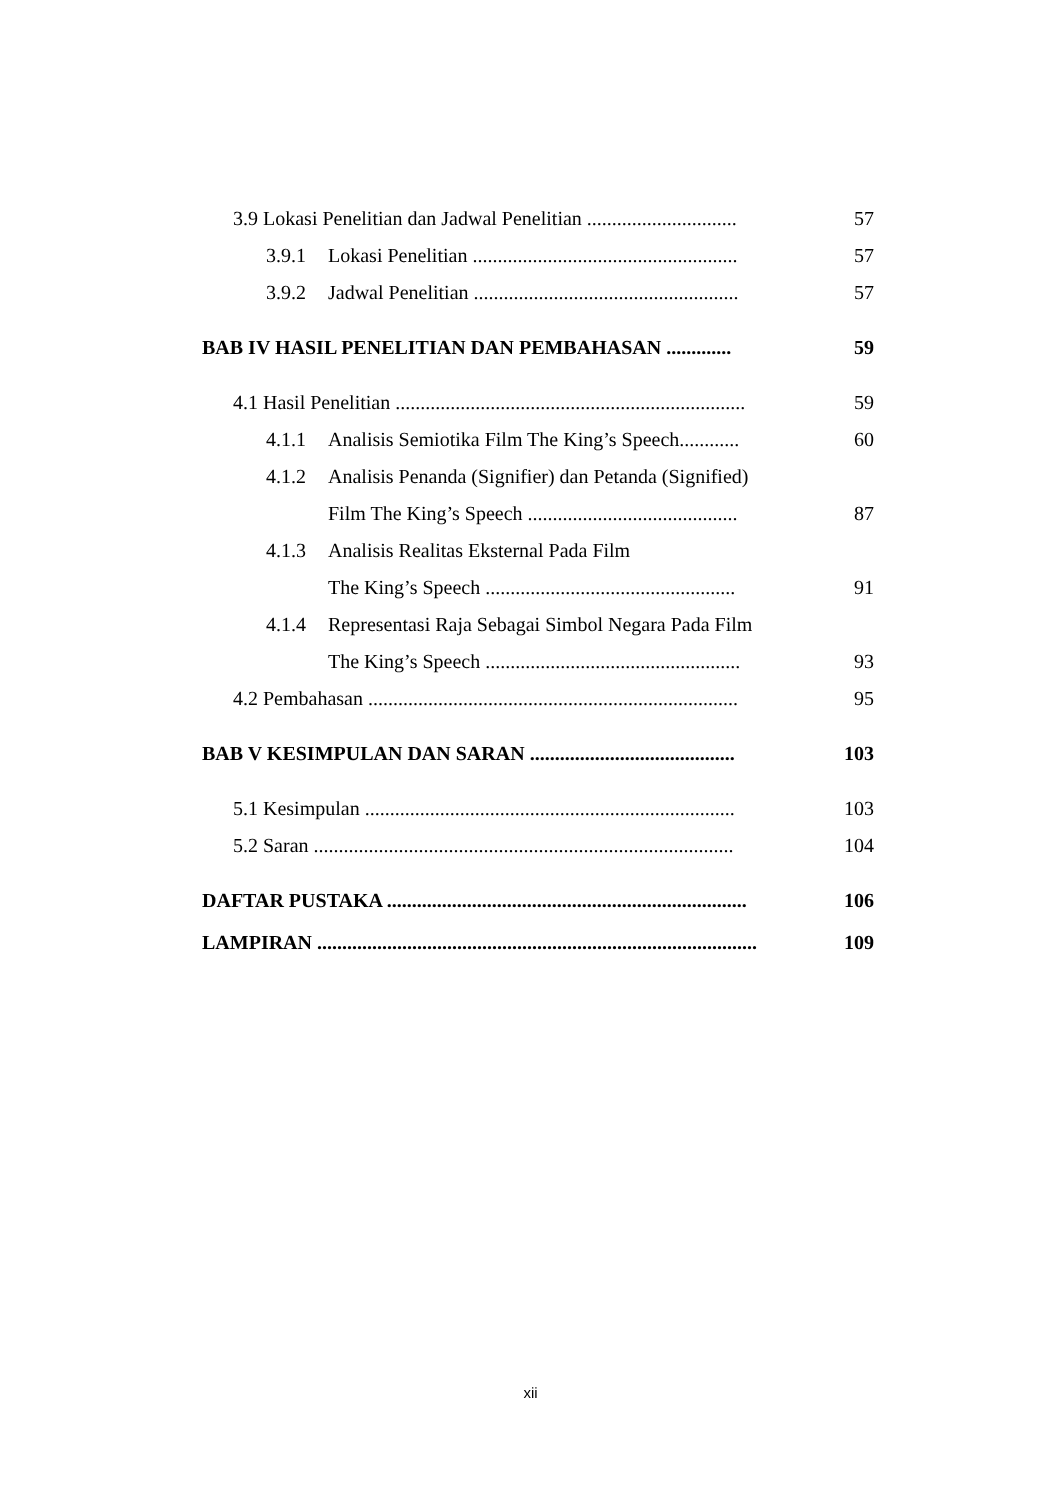3.9 Lokasi Penelitian dan Jadwal Penelitian .............................. 57
3.9.1 Lokasi Penelitian ..................................................... 57
3.9.2 Jadwal Penelitian ..................................................... 57
BAB IV HASIL PENELITIAN DAN PEMBAHASAN ............. 59
4.1 Hasil Penelitian ...................................................................... 59
4.1.1 Analisis Semiotika Film The King’s Speech............ 60
4.1.2 Analisis Penanda (Signifier) dan Petanda (Signified)
Film The King’s Speech .......................................... 87
4.1.3 Analisis Realitas Eksternal Pada Film
The King’s Speech .................................................. 91
4.1.4 Representasi Raja Sebagai Simbol Negara Pada Film
The King’s Speech ................................................... 93
4.2 Pembahasan .......................................................................... 95
BAB V KESIMPULAN DAN SARAN ......................................... 103
5.1 Kesimpulan .......................................................................... 103
5.2 Saran .................................................................................... 104
DAFTAR PUSTAKA ........................................................................ 106
LAMPIRAN ........................................................................................ 109
xii